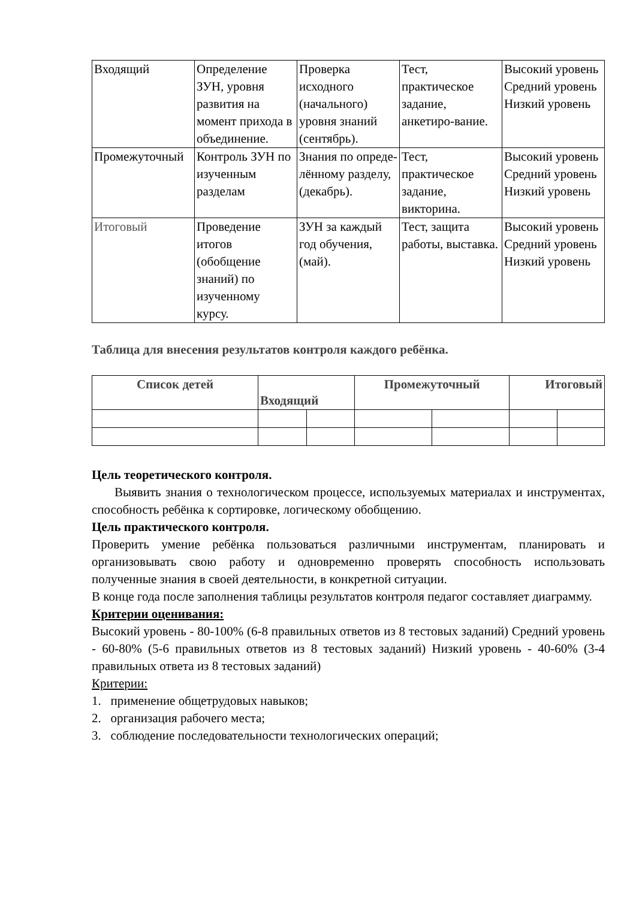| Входящий | Определение ЗУН, уровня развития на момент прихода в объединение. | Проверка исходного (начального) уровня знаний (сентябрь). | Тест, практическое задание, анкетиро-вание. | Высокий уровень Средний уровень Низкий уровень |
| Промежуточный | Контроль ЗУН по изученным разделам | Знания по опреде-лённому разделу, (декабрь). | Тест, практическое задание, викторина. | Высокий уровень Средний уровень Низкий уровень |
| Итоговый | Проведение итогов (обобщение знаний) по изученному курсу. | ЗУН за каждый год обучения, (май). | Тест, защита работы, выставка. | Высокий уровень Средний уровень Низкий уровень |
Таблица для внесения результатов контроля каждого ребёнка.
| Список детей | Входящий | | Промежуточный | | Итоговый | |
| --- | --- | --- | --- | --- | --- | --- |
Цель теоретического контроля.
Выявить знания о технологическом процессе, используемых материалах и инструментах, способность ребёнка к сортировке, логическому обобщению.
Цель практического контроля.
Проверить умение ребёнка пользоваться различными инструментам, планировать и организовывать свою работу и одновременно проверять способность использовать полученные знания в своей деятельности, в конкретной ситуации.
В конце года после заполнения таблицы результатов контроля педагог составляет диаграмму.
Критерии оценивания:
Высокий уровень - 80-100% (6-8 правильных ответов из 8 тестовых заданий) Средний уровень - 60-80% (5-6 правильных ответов из 8 тестовых заданий) Низкий уровень - 40-60% (3-4 правильных ответа из 8 тестовых заданий)
Критерии:
1. применение общетрудовых навыков;
2. организация рабочего места;
3. соблюдение последовательности технологических операций;